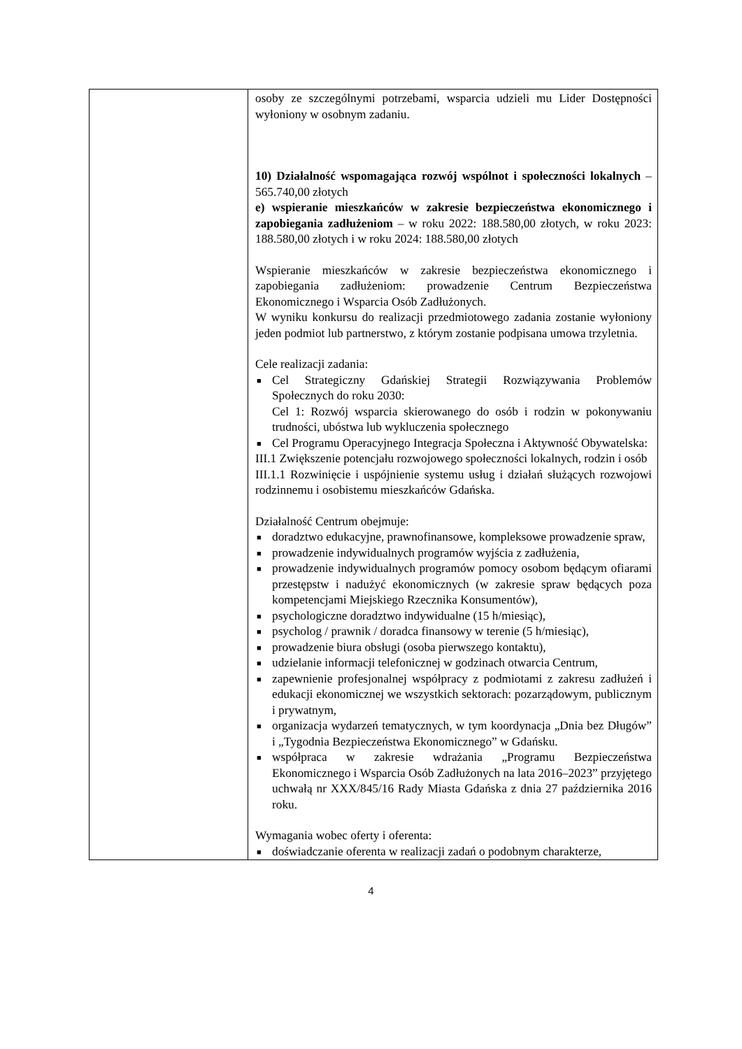| | osoby ze szczególnymi potrzebami, wsparcia udzieli mu Lider Dostępności wyłoniony w osobnym zadaniu. 10) Działalność wspomagająca rozwój wspólnot i społeczności lokalnych – 565.740,00 złotych e) wspieranie mieszkańców w zakresie bezpieczeństwa ekonomicznego i zapobiegania zadłużeniom – w roku 2022: 188.580,00 złotych, w roku 2023: 188.580,00 złotych i w roku 2024: 188.580,00 złotych Wspieranie mieszkańców w zakresie bezpieczeństwa ekonomicznego i zapobiegania zadłużeniom: prowadzenie Centrum Bezpieczeństwa Ekonomicznego i Wsparcia Osób Zadłużonych. W wyniku konkursu do realizacji przedmiotowego zadania zostanie wyłoniony jeden podmiot lub partnerstwo, z którym zostanie podpisana umowa trzyletnia. Cele realizacji zadania: ■ Cel Strategiczny Gdańskiej Strategii Rozwiązywania Problemów Społecznych do roku 2030: Cel 1: Rozwój wsparcia skierowanego do osób i rodzin w pokonywaniu trudności, ubóstwa lub wykluczenia społecznego ■ Cel Programu Operacyjnego Integracja Społeczna i Aktywność Obywatelska: III.1 Zwiększenie potencjału rozwojowego społeczności lokalnych, rodzin i osób III.1.1 Rozwinięcie i uspójnienie systemu usług i działań służących rozwojowi rodzinnemu i osobistemu mieszkańców Gdańska. Działalność Centrum obejmuje: ■ doradztwo edukacyjne, prawnofinansowe, kompleksowe prowadzenie spraw, ■ prowadzenie indywidualnych programów wyjścia z zadłużenia, ■ prowadzenie indywidualnych programów pomocy osobom będącym ofiarami przestępstw i nadużyć ekonomicznych (w zakresie spraw będących poza kompetencjami Miejskiego Rzecznika Konsumentów), ■ psychologiczne doradztwo indywidualne (15 h/miesiąc), ■ psycholog / prawnik / doradca finansowy w terenie (5 h/miesiąc), ■ prowadzenie biura obsługi (osoba pierwszego kontaktu), ■ udzielanie informacji telefonicznej w godzinach otwarcia Centrum, ■ zapewnienie profesjonalnej współpracy z podmiotami z zakresu zadłużeń i edukacji ekonomicznej we wszystkich sektorach: pozarządowym, publicznym i prywatnym, ■ organizacja wydarzeń tematycznych, w tym koordynacja „Dnia bez Długów” i „Tygodnia Bezpieczeństwa Ekonomicznego” w Gdańsku. ■ współpraca w zakresie wdrażania „Programu Bezpieczeństwa Ekonomicznego i Wsparcia Osób Zadłużonych na lata 2016–2023” przyjętego uchwałą nr XXX/845/16 Rady Miasta Gdańska z dnia 27 października 2016 roku. Wymagania wobec oferty i oferenta: ■ doświadczanie oferenta w realizacji zadań o podobnym charakterze, |
4